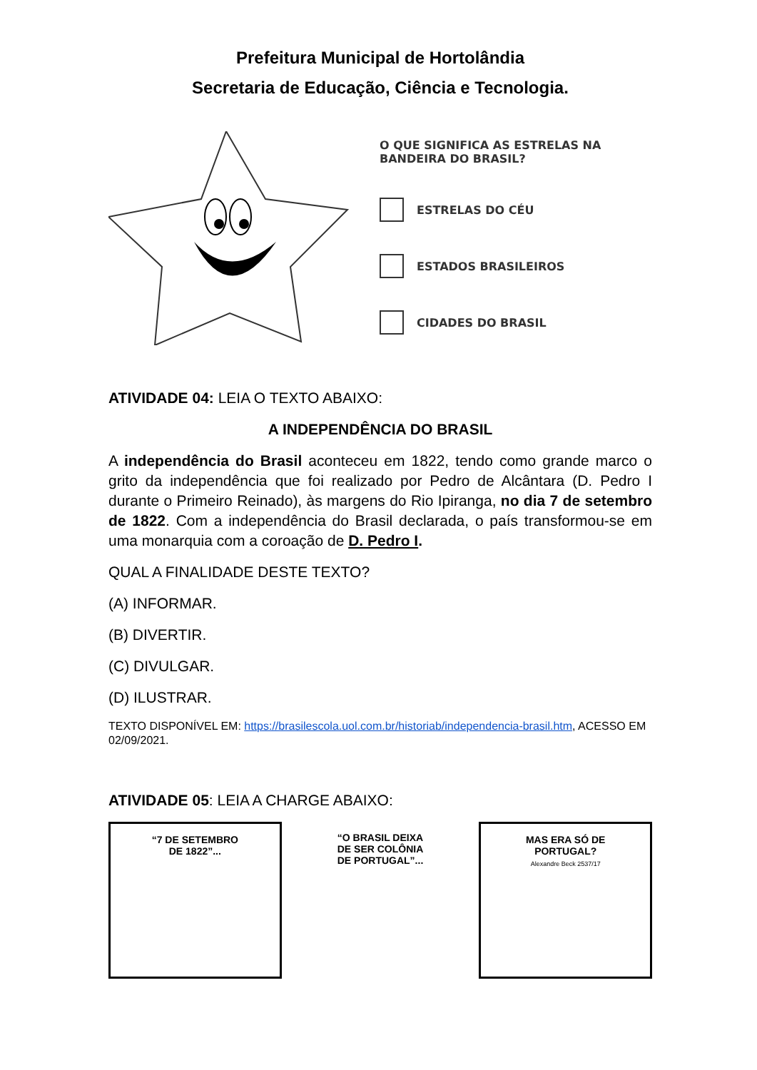Prefeitura Municipal de Hortolândia
Secretaria de Educação, Ciência e Tecnologia.
O QUE SIGNIFICA AS ESTRELAS NA
BANDEIRA DO BRASIL?
ESTRELAS DO CÉU
ESTADOS BRASILEIROS
CIDADES DO BRASIL
ATIVIDADE 04: LEIA O TEXTO ABAIXO:
A INDEPENDÊNCIA DO BRASIL
A independência do Brasil aconteceu em 1822, tendo como grande marco o grito da independência que foi realizado por Pedro de Alcântara (D. Pedro I durante o Primeiro Reinado), às margens do Rio Ipiranga, no dia 7 de setembro de 1822. Com a independência do Brasil declarada, o país transformou-se em uma monarquia com a coroação de D. Pedro I.
QUAL A FINALIDADE DESTE TEXTO?
(A) INFORMAR.
(B) DIVERTIR.
(C) DIVULGAR.
(D) ILUSTRAR.
TEXTO DISPONÍVEL EM: https://brasilescola.uol.com.br/historiab/independencia-brasil.htm, ACESSO EM 02/09/2021.
ATIVIDADE 05: LEIA A CHARGE ABAIXO:
“7 DE SETEMBRO
DE 1822”...
“O BRASIL DEIXA
DE SER COLÔNIA
DE PORTUGAL”...
MAS ERA SÓ DE
PORTUGAL?
Alexandre Beck 2537/17